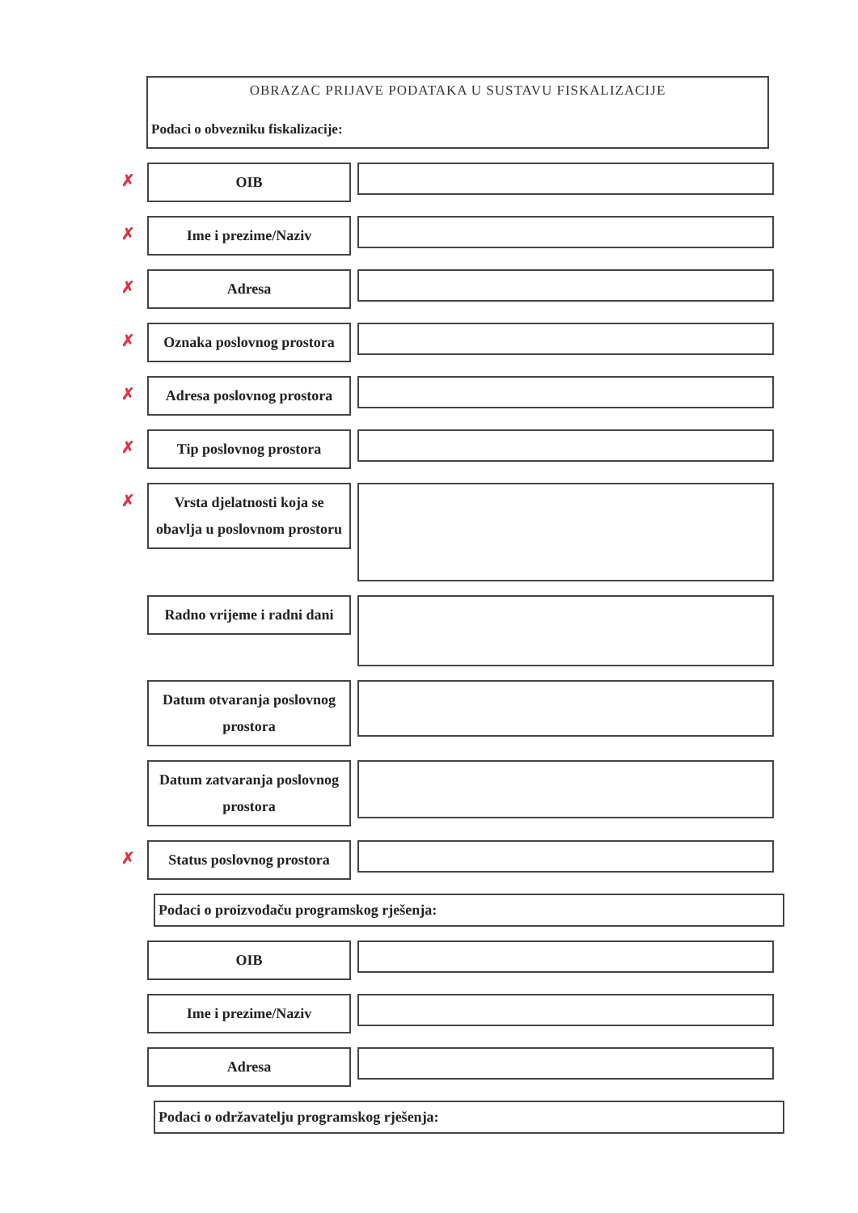OBRAZAC PRIJAVE PODATAKA U SUSTAVU FISKALIZACIJE
Podaci o obvezniku fiskalizacije:
✗
OIB
✗
Ime i prezime/Naziv
✗
Adresa
✗
Oznaka poslovnog prostora
✗
Adresa poslovnog prostora
✗
Tip poslovnog prostora
✗
Vrsta djelatnosti koja se obavlja u poslovnom prostoru
Radno vrijeme i radni dani
Datum otvaranja poslovnog prostora
Datum zatvaranja poslovnog prostora
✗
Status poslovnog prostora
Podaci o proizvođaču programskog rješenja:
OIB
Ime i prezime/Naziv
Adresa
Podaci o održavatelju programskog rješenja: